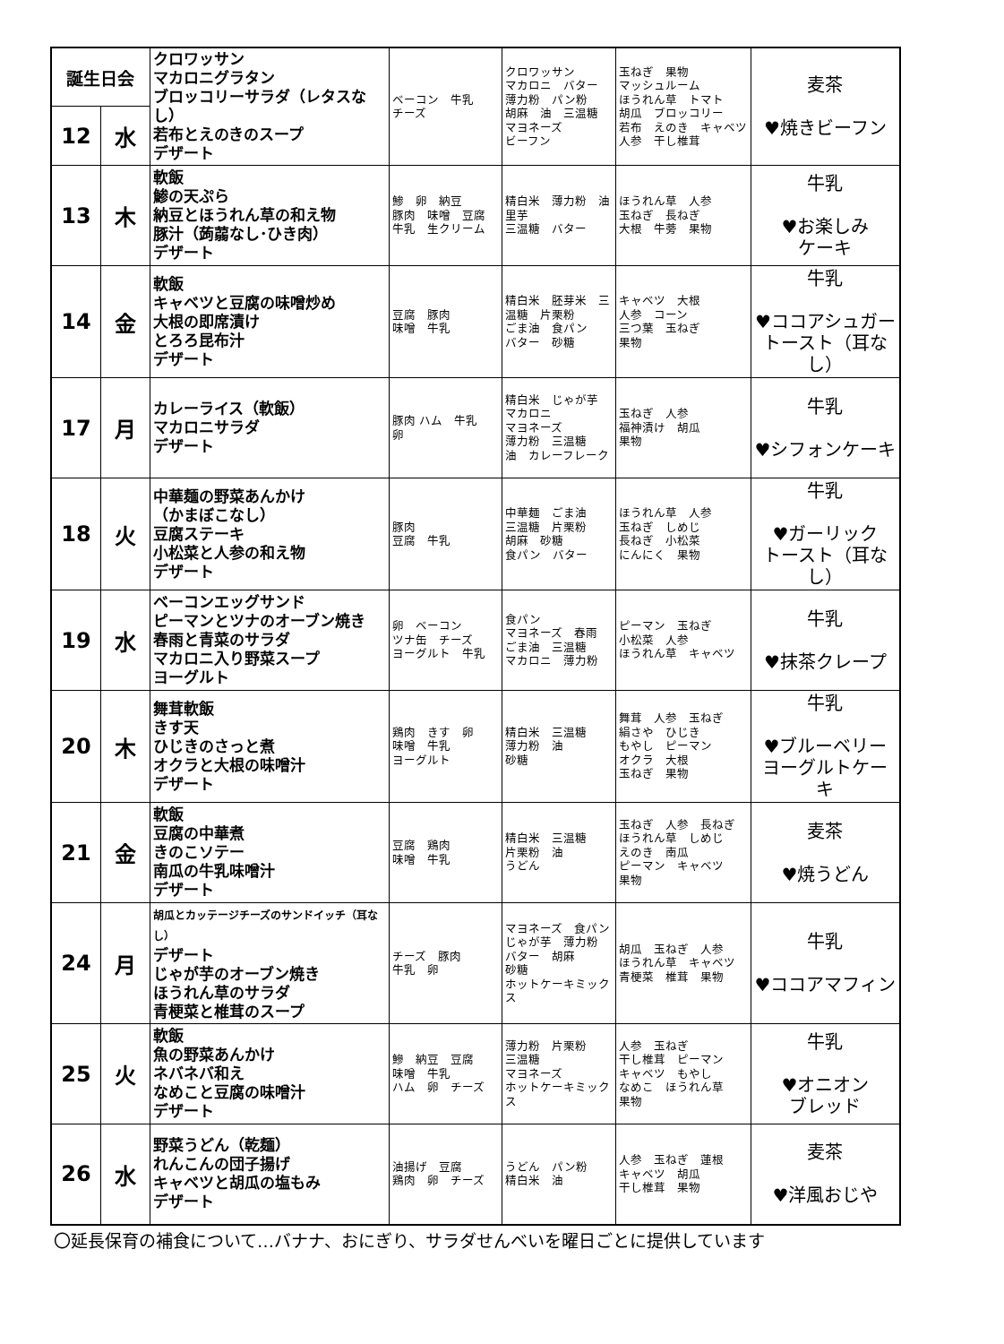| 誕生日会 | | クロワッサン マカロニグラタン ブロッコリーサラダ（レタスなし） 若布とえのきのスープ デザート | ベーコン 牛乳 チーズ | クロワッサン マカロニ バター 薄力粉 パン粉 胡麻 油 三温糖 マヨネーズ ビーフン | 玉ねぎ 果物 マッシュルーム ほうれん草 トマト 胡瓜 ブロッコリー 若布 えのき キャベツ 人参 干し椎茸 | 麦茶 ♥焼きビーフン |
| 12 | 水 | | | | | |
| 13 | 木 | 軟飯 鯵の天ぷら 納豆とほうれん草の和え物 豚汁（蒟蒻なし･ひき肉） デザート | 鯵 卵 納豆 豚肉 味噌 豆腐 牛乳 生クリーム | 精白米 薄力粉 油 里芋 三温糖 バター | ほうれん草 人参 玉ねぎ 長ねぎ 大根 牛蒡 果物 | 牛乳 ♥お楽しみ ケーキ |
| 14 | 金 | 軟飯 キャベツと豆腐の味噌炒め 大根の即席漬け とろろ昆布汁 デザート | 豆腐 豚肉 味噌 牛乳 | 精白米 胚芽米 三温糖 片栗粉 ごま油 食パン バター 砂糖 | キャベツ 大根 人参 コーン 三つ葉 玉ねぎ 果物 | 牛乳 ♥ココアシュガートースト（耳なし） |
| 17 | 月 | カレーライス（軟飯） マカロニサラダ デザート | 豚肉 ハム 牛乳 卵 | 精白米 じゃが芋 マカロニ マヨネーズ 薄力粉 三温糖 油 カレーフレーク | 玉ねぎ 人参 福神漬け 胡瓜 果物 | 牛乳 ♥シフォンケーキ |
| 18 | 火 | 中華麺の野菜あんかけ （かまぼこなし） 豆腐ステーキ 小松菜と人参の和え物 デザート | 豚肉 豆腐 牛乳 | 中華麺 ごま油 三温糖 片栗粉 胡麻 砂糖 食パン バター | ほうれん草 人参 玉ねぎ しめじ 長ねぎ 小松菜 にんにく 果物 | 牛乳 ♥ガーリック トースト（耳なし） |
| 19 | 水 | ベーコンエッグサンド ピーマンとツナのオーブン焼き 春雨と青菜のサラダ マカロニ入り野菜スープ ヨーグルト | 卵 ベーコン ツナ缶 チーズ ヨーグルト 牛乳 | 食パン マヨネーズ 春雨 ごま油 三温糖 マカロニ 薄力粉 | ピーマン 玉ねぎ 小松菜 人参 ほうれん草 キャベツ | 牛乳 ♥抹茶クレープ |
| 20 | 木 | 舞茸軟飯 きす天 ひじきのさっと煮 オクラと大根の味噌汁 デザート | 鶏肉 きす 卵 味噌 牛乳 ヨーグルト | 精白米 三温糖 薄力粉 油 砂糖 | 舞茸 人参 玉ねぎ 絹さや ひじき もやし ピーマン オクラ 大根 玉ねぎ 果物 | 牛乳 ♥ブルーベリー ヨーグルトケーキ |
| 21 | 金 | 軟飯 豆腐の中華煮 きのこソテー 南瓜の牛乳味噌汁 デザート | 豆腐 鶏肉 味噌 牛乳 | 精白米 三温糖 片栗粉 油 うどん | 玉ねぎ 人参 長ねぎ ほうれん草 しめじ えのき 南瓜 ピーマン キャベツ 果物 | 麦茶 ♥焼うどん |
| 24 | 月 | 胡瓜とカッテージチーズのサンドイッチ（耳なし） デザート じゃが芋のオーブン焼き ほうれん草のサラダ 青梗菜と椎茸のスープ | チーズ 豚肉 牛乳 卵 | マヨネーズ 食パン じゃが芋 薄力粉 バター 胡麻 砂糖 ホットケーキミックス | 胡瓜 玉ねぎ 人参 ほうれん草 キャベツ 青梗菜 椎茸 果物 | 牛乳 ♥ココアマフィン |
| 25 | 火 | 軟飯 魚の野菜あんかけ ネバネバ和え なめこと豆腐の味噌汁 デザート | 鰺 納豆 豆腐 味噌 牛乳 ハム 卵 チーズ | 薄力粉 片栗粉 三温糖 マヨネーズ ホットケーキミックス | 人参 玉ねぎ 干し椎茸 ピーマン キャベツ もやし なめこ ほうれん草 果物 | 牛乳 ♥オニオン ブレッド |
| 26 | 水 | 野菜うどん（乾麺） れんこんの団子揚げ キャベツと胡瓜の塩もみ デザート | 油揚げ 豆腐 鶏肉 卵 チーズ | うどん パン粉 精白米 油 | 人参 玉ねぎ 蓮根 キャベツ 胡瓜 干し椎茸 果物 | 麦茶 ♥洋風おじや |
〇延長保育の補食について…バナナ、おにぎり、サラダせんべいを曜日ごとに提供しています